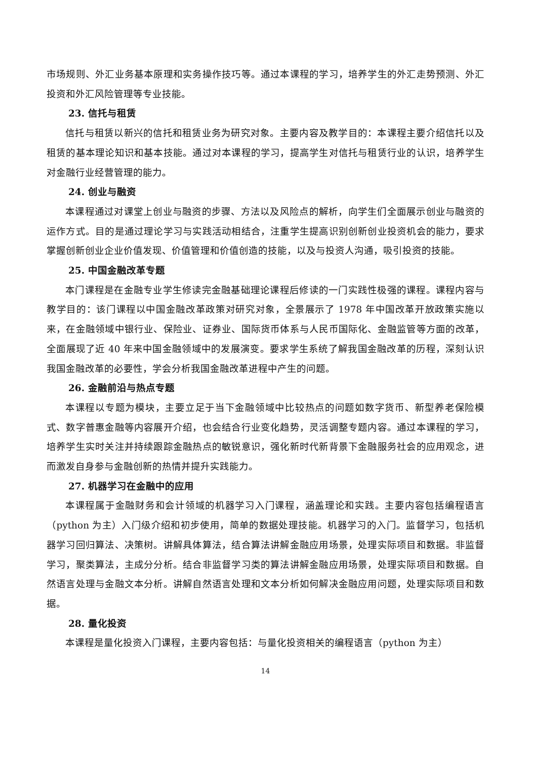市场规则、外汇业务基本原理和实务操作技巧等。通过本课程的学习，培养学生的外汇走势预测、外汇投资和外汇风险管理等专业技能。
23. 信托与租赁
信托与租赁以新兴的信托和租赁业务为研究对象。主要内容及教学目的：本课程主要介绍信托以及租赁的基本理论知识和基本技能。通过对本课程的学习，提高学生对信托与租赁行业的认识，培养学生对金融行业经营管理的能力。
24. 创业与融资
本课程通过对课堂上创业与融资的步骤、方法以及风险点的解析，向学生们全面展示创业与融资的运作方式。目的是通过理论学习与实践活动相结合，注重学生提高识别创新创业投资机会的能力，要求掌握创新创业企业价值发现、价值管理和价值创造的技能，以及与投资人沟通，吸引投资的技能。
25. 中国金融改革专题
本门课程是在金融专业学生修读完金融基础理论课程后修读的一门实践性极强的课程。课程内容与教学目的：该门课程以中国金融改革政策对研究对象，全景展示了 1978 年中国改革开放政策实施以来，在金融领域中银行业、保险业、证券业、国际货币体系与人民币国际化、金融监管等方面的改革，全面展现了近 40 年来中国金融领域中的发展演变。要求学生系统了解我国金融改革的历程，深刻认识我国金融改革的必要性，学会分析我国金融改革进程中产生的问题。
26. 金融前沿与热点专题
本课程以专题为模块，主要立足于当下金融领域中比较热点的问题如数字货币、新型养老保险模式、数字普惠金融等内容展开介绍，也会结合行业变化趋势，灵活调整专题内容。通过本课程的学习，培养学生实时关注并持续跟踪金融热点的敏锐意识，强化新时代新背景下金融服务社会的应用观念，进而激发自身参与金融创新的热情并提升实践能力。
27. 机器学习在金融中的应用
本课程属于金融财务和会计领域的机器学习入门课程，涵盖理论和实践。主要内容包括编程语言（python 为主）入门级介绍和初步使用，简单的数据处理技能。机器学习的入门。监督学习，包括机器学习回归算法、决策树。讲解具体算法，结合算法讲解金融应用场景，处理实际项目和数据。非监督学习，聚类算法，主成分分析。结合非监督学习类的算法讲解金融应用场景，处理实际项目和数据。自然语言处理与金融文本分析。讲解自然语言处理和文本分析如何解决金融应用问题，处理实际项目和数据。
28. 量化投资
本课程是量化投资入门课程，主要内容包括：与量化投资相关的编程语言（python 为主）
14